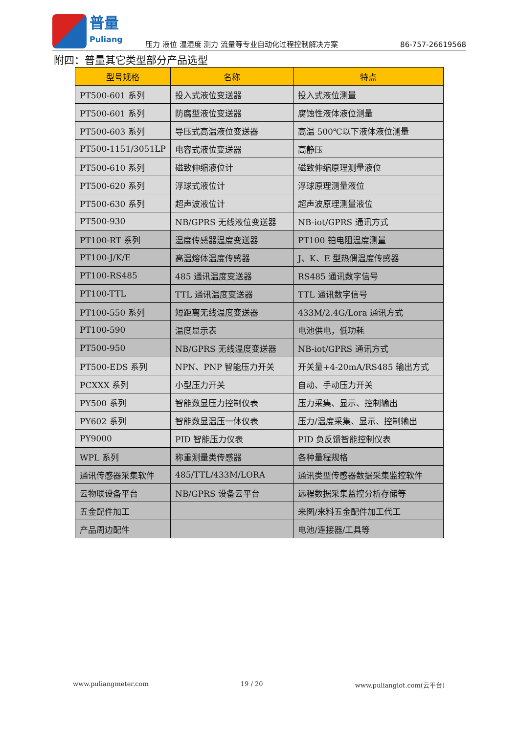普量
Puliang
压力 液位 温湿度 测力 流量等专业自动化过程控制解决方案
86-757-26619568
附四：普量其它类型部分产品选型
| 型号规格 | 名称 | 特点 |
| --- | --- | --- |
| PT500-601 系列 | 投入式液位变送器 | 投入式液位测量 |
| PT500-601 系列 | 防腐型液位变送器 | 腐蚀性液体液位测量 |
| PT500-603 系列 | 导压式高温液位变送器 | 高温 500℃以下液体液位测量 |
| PT500-1151/3051LP | 电容式液位变送器 | 高静压 |
| PT500-610 系列 | 磁致伸缩液位计 | 磁致伸缩原理测量液位 |
| PT500-620 系列 | 浮球式液位计 | 浮球原理测量液位 |
| PT500-630 系列 | 超声波液位计 | 超声波原理测量液位 |
| PT500-930 | NB/GPRS 无线液位变送器 | NB-iot/GPRS 通讯方式 |
| PT100-RT 系列 | 温度传感器温度变送器 | PT100 铂电阻温度测量 |
| PT100-J/K/E | 高温熔体温度传感器 | J、K、E 型热偶温度传感器 |
| PT100-RS485 | 485 通讯温度变送器 | RS485 通讯数字信号 |
| PT100-TTL | TTL 通讯温度变送器 | TTL 通讯数字信号 |
| PT100-550 系列 | 短距离无线温度变送器 | 433M/2.4G/Lora 通讯方式 |
| PT100-590 | 温度显示表 | 电池供电，低功耗 |
| PT500-950 | NB/GPRS 无线温度变送器 | NB-iot/GPRS 通讯方式 |
| PT500-EDS 系列 | NPN、PNP 智能压力开关 | 开关量+4-20mA/RS485 输出方式 |
| PCXXX 系列 | 小型压力开关 | 自动、手动压力开关 |
| PY500 系列 | 智能数显压力控制仪表 | 压力采集、显示、控制输出 |
| PY602 系列 | 智能数显温压一体仪表 | 压力/温度采集、显示、控制输出 |
| PY9000 | PID 智能压力仪表 | PID 负反馈智能控制仪表 |
| WPL 系列 | 称重测量类传感器 | 各种量程规格 |
| 通讯传感器采集软件 | 485/TTL/433M/LORA | 通讯类型传感器数据采集监控软件 |
| 云物联设备平台 | NB/GPRS 设备云平台 | 远程数据采集监控分析存储等 |
| 五金配件加工 | | 来图/来料五金配件加工代工 |
| 产品周边配件 | | 电池/连接器/工具等 |
www.puliangmeter.com 19 / 20 www.puliangiot.com(云平台)